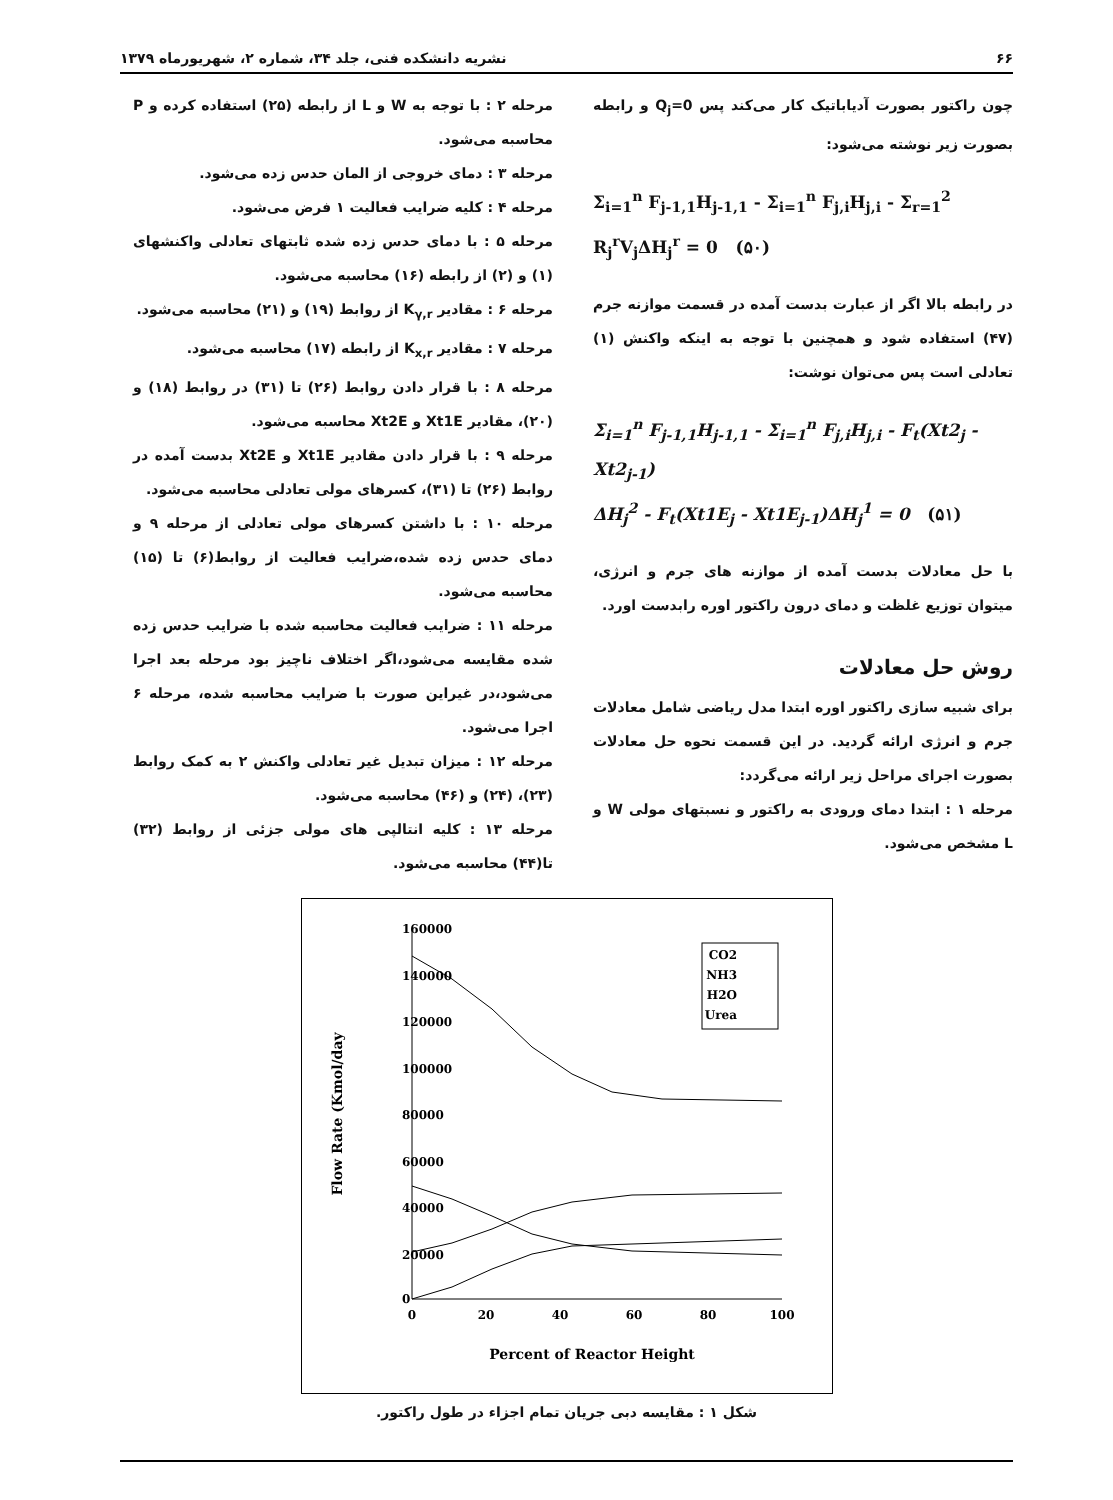۶۶ نشریه دانشکده فنی، جلد ۳۴، شماره ۲، شهریورماه ۱۳۷۹
چون راکتور بصورت آدیاباتیک کار می‌کند پس Q<sub>j</sub>=0 و رابطه بصورت زیر نوشته می‌شود:
Σ<sub>i=1</sub><sup>n</sup> F<sub>j-1,1</sub>H<sub>j-1,1</sub> - Σ<sub>i=1</sub><sup>n</sup> F<sub>j,i</sub>H<sub>j,i</sub> - Σ<sub>r=1</sub><sup>2</sup> R<sub>j</sub><sup>r</sup>V<sub>j</sub>ΔH<sub>j</sub><sup>r</sup> = 0 (۵۰)
در رابطه بالا اگر از عبارت بدست آمده در قسمت موازنه جرم (۴۷) استفاده شود و همچنین با توجه به اینکه واکنش (۱) تعادلی است پس می‌توان نوشت:
Σ<sub>i=1</sub><sup>n</sup> F<sub>j-1,1</sub>H<sub>j-1,1</sub> - Σ<sub>i=1</sub><sup>n</sup> F<sub>j,i</sub>H<sub>j,i</sub> - F<sub>t</sub>(Xt2<sub>j</sub> - Xt2<sub>j-1</sub>)
ΔH<sub>j</sub><sup>2</sup> - F<sub>t</sub>(Xt1E<sub>j</sub> - Xt1E<sub>j-1</sub>)ΔH<sub>j</sub><sup>1</sup> = 0 (۵۱)
با حل معادلات بدست آمده از موازنه های جرم و انرژی، میتوان توزیع غلظت و دمای درون راکتور اوره رابدست اورد.
روش حل معادلات
برای شبیه سازی راکتور اوره ابتدا مدل ریاضی شامل معادلات جرم و انرژی ارائه گردید. در این قسمت نحوه حل معادلات بصورت اجرای مراحل زیر ارائه می‌گردد:
مرحله ۱ : ابتدا دمای ورودی به راکتور و نسبتهای مولی W و L مشخص می‌شود.
مرحله ۲ : با توجه به W و L از رابطه (۲۵) استفاده کرده و P محاسبه می‌شود.
مرحله ۳ : دمای خروجی از المان حدس زده می‌شود.
مرحله ۴ : کلیه ضرایب فعالیت ۱ فرض می‌شود.
مرحله ۵ : با دمای حدس زده شده ثابتهای تعادلی واکنشهای (۱) و (۲) از رابطه (۱۶) محاسبه می‌شود.
مرحله ۶ : مقادیر K<sub>γ,r</sub> از روابط (۱۹) و (۲۱) محاسبه می‌شود.
مرحله ۷ : مقادیر K<sub>x,r</sub> از رابطه (۱۷) محاسبه می‌شود.
مرحله ۸ : با قرار دادن روابط (۲۶) تا (۳۱) در روابط (۱۸) و (۲۰)، مقادیر Xt1E و Xt2E محاسبه می‌شود.
مرحله ۹ : با قرار دادن مقادیر Xt1E و Xt2E بدست آمده در روابط (۲۶) تا (۳۱)، کسرهای مولی تعادلی محاسبه می‌شود.
مرحله ۱۰ : با داشتن کسرهای مولی تعادلی از مرحله ۹ و دمای حدس زده شده،ضرایب فعالیت از روابط(۶) تا (۱۵) محاسبه می‌شود.
مرحله ۱۱ : ضرایب فعالیت محاسبه شده با ضرایب حدس زده شده مقایسه می‌شود،اگر اختلاف ناچیز بود مرحله بعد اجرا می‌شود،در غیراین صورت با ضرایب محاسبه شده، مرحله ۶ اجرا می‌شود.
مرحله ۱۲ : میزان تبدیل غیر تعادلی واکنش ۲ به کمک روابط (۲۳)، (۲۴) و (۴۶) محاسبه می‌شود.
مرحله ۱۳ : کلیه انتالپی های مولی جزئی از روابط (۳۲) تا(۴۴) محاسبه می‌شود.
160000
140000
120000
100000
80000
60000
40000
20000
0
0
20
40
60
80
100
Percent of Reactor Height
Flow Rate (Kmol/day
CO2
NH3
H2O
Urea
شکل ۱ : مقایسه دبی جریان تمام اجزاء در طول راکتور.